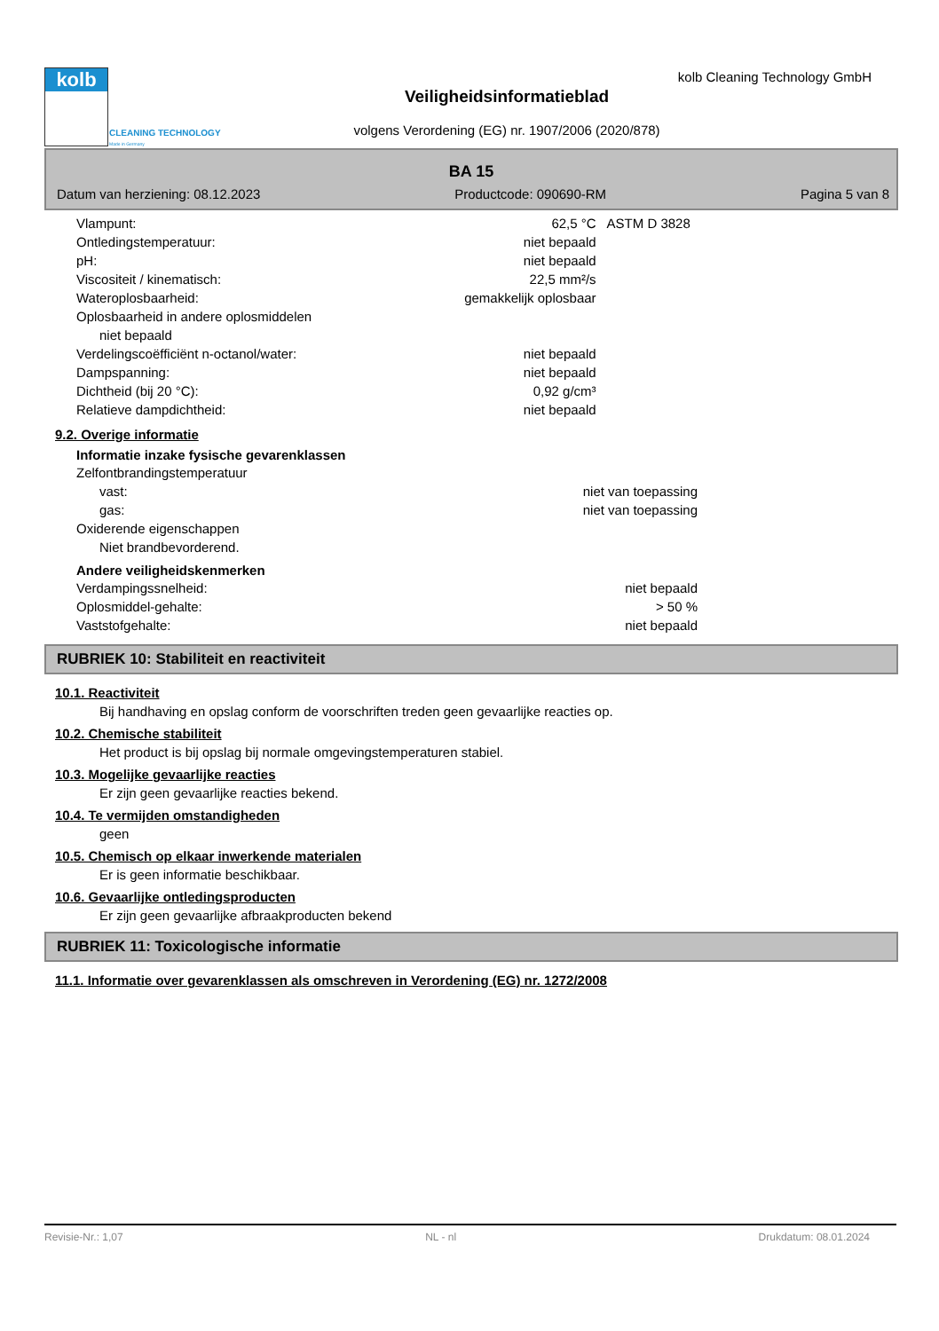kolb
CLEANING TECHNOLOGY
Made in Germany
kolb Cleaning Technology GmbH
Veiligheidsinformatieblad
volgens Verordening (EG) nr. 1907/2006 (2020/878)
BA 15
Datum van herziening: 08.12.2023 Productcode: 090690-RM Pagina 5 van 8
| Vlampunt: | 62,5 °C | ASTM D 3828 |
| Ontledingstemperatuur: | niet bepaald | |
| pH: | niet bepaald | |
| Viscositeit / kinematisch: | 22,5 mm²/s | |
| Wateroplosbaarheid: | gemakkelijk oplosbaar | |
| Oplosbaarheid in andere oplosmiddelen | | |
| niet bepaald | | |
| Verdelingscoëfficiënt n-octanol/water: | niet bepaald | |
| Dampspanning: | niet bepaald | |
| Dichtheid (bij 20 °C): | 0,92 g/cm³ | |
| Relatieve dampdichtheid: | niet bepaald | |
9.2. Overige informatie
Informatie inzake fysische gevarenklassen
| Zelfontbrandingstemperatuur | | |
| vast: | niet van toepassing | |
| gas: | niet van toepassing | |
| Oxiderende eigenschappen | | |
| Niet brandbevorderend. | | |
Andere veiligheidskenmerken
| Verdampingssnelheid: | niet bepaald | |
| Oplosmiddel-gehalte: | > 50 % | |
| Vaststofgehalte: | niet bepaald | |
RUBRIEK 10: Stabiliteit en reactiviteit
10.1. Reactiviteit
Bij handhaving en opslag conform de voorschriften treden geen gevaarlijke reacties op.
10.2. Chemische stabiliteit
Het product is bij opslag bij normale omgevingstemperaturen stabiel.
10.3. Mogelijke gevaarlijke reacties
Er zijn geen gevaarlijke reacties bekend.
10.4. Te vermijden omstandigheden
geen
10.5. Chemisch op elkaar inwerkende materialen
Er is geen informatie beschikbaar.
10.6. Gevaarlijke ontledingsproducten
Er zijn geen gevaarlijke afbraakproducten bekend
RUBRIEK 11: Toxicologische informatie
11.1. Informatie over gevarenklassen als omschreven in Verordening (EG) nr. 1272/2008
Revisie-Nr.: 1,07 NL - nl Drukdatum: 08.01.2024